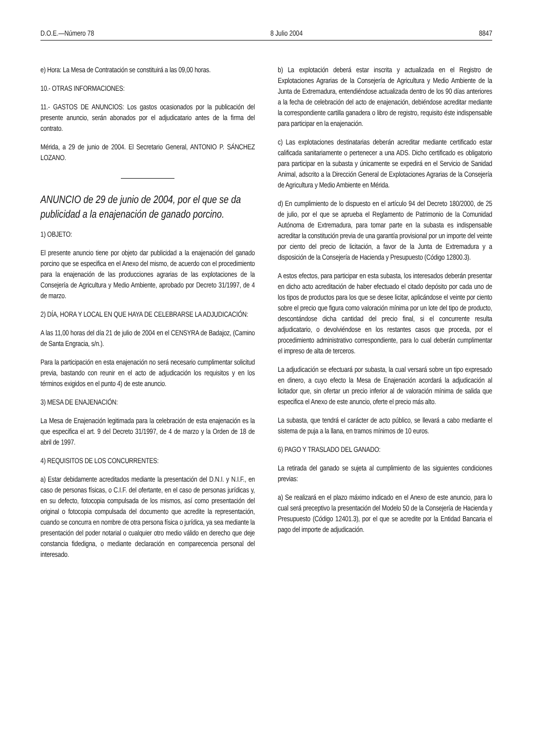D.O.E.—Número 78 8 Julio 2004 8847
e) Hora: La Mesa de Contratación se constituirá a las 09,00 horas.
10.- OTRAS INFORMACIONES:
11.- GASTOS DE ANUNCIOS: Los gastos ocasionados por la publicación del presente anuncio, serán abonados por el adjudicatario antes de la firma del contrato.
Mérida, a 29 de junio de 2004. El Secretario General, ANTONIO P. SÁNCHEZ LOZANO.
ANUNCIO de 29 de junio de 2004, por el que se da publicidad a la enajenación de ganado porcino.
1) OBJETO:
El presente anuncio tiene por objeto dar publicidad a la enajenación del ganado porcino que se especifica en el Anexo del mismo, de acuerdo con el procedimiento para la enajenación de las producciones agrarias de las explotaciones de la Consejería de Agricultura y Medio Ambiente, aprobado por Decreto 31/1997, de 4 de marzo.
2) DÍA, HORA Y LOCAL EN QUE HAYA DE CELEBRARSE LA ADJUDICACIÓN:
A las 11,00 horas del día 21 de julio de 2004 en el CENSYRA de Badajoz, (Camino de Santa Engracia, s/n.).
Para la participación en esta enajenación no será necesario cumplimentar solicitud previa, bastando con reunir en el acto de adjudicación los requisitos y en los términos exigidos en el punto 4) de este anuncio.
3) MESA DE ENAJENACIÓN:
La Mesa de Enajenación legitimada para la celebración de esta enajenación es la que especifica el art. 9 del Decreto 31/1997, de 4 de marzo y la Orden de 18 de abril de 1997.
4) REQUISITOS DE LOS CONCURRENTES:
a) Estar debidamente acreditados mediante la presentación del D.N.I. y N.I.F., en caso de personas físicas, o C.I.F. del ofertante, en el caso de personas jurídicas y, en su defecto, fotocopia compulsada de los mismos, así como presentación del original o fotocopia compulsada del documento que acredite la representación, cuando se concurra en nombre de otra persona física o jurídica, ya sea mediante la presentación del poder notarial o cualquier otro medio válido en derecho que deje constancia fidedigna, o mediante declaración en comparecencia personal del interesado.
b) La explotación deberá estar inscrita y actualizada en el Registro de Explotaciones Agrarias de la Consejería de Agricultura y Medio Ambiente de la Junta de Extremadura, entendiéndose actualizada dentro de los 90 días anteriores a la fecha de celebración del acto de enajenación, debiéndose acreditar mediante la correspondiente cartilla ganadera o libro de registro, requisito éste indispensable para participar en la enajenación.
c) Las explotaciones destinatarias deberán acreditar mediante certificado estar calificada sanitariamente o pertenecer a una ADS. Dicho certificado es obligatorio para participar en la subasta y únicamente se expedirá en el Servicio de Sanidad Animal, adscrito a la Dirección General de Explotaciones Agrarias de la Consejería de Agricultura y Medio Ambiente en Mérida.
d) En cumplimiento de lo dispuesto en el artículo 94 del Decreto 180/2000, de 25 de julio, por el que se aprueba el Reglamento de Patrimonio de la Comunidad Autónoma de Extremadura, para tomar parte en la subasta es indispensable acreditar la constitución previa de una garantía provisional por un importe del veinte por ciento del precio de licitación, a favor de la Junta de Extremadura y a disposición de la Consejería de Hacienda y Presupuesto (Código 12800.3).
A estos efectos, para participar en esta subasta, los interesados deberán presentar en dicho acto acreditación de haber efectuado el citado depósito por cada uno de los tipos de productos para los que se desee licitar, aplicándose el veinte por ciento sobre el precio que figura como valoración mínima por un lote del tipo de producto, descontándose dicha cantidad del precio final, si el concurrente resulta adjudicatario, o devolviéndose en los restantes casos que proceda, por el procedimiento administrativo correspondiente, para lo cual deberán cumplimentar el impreso de alta de terceros.
La adjudicación se efectuará por subasta, la cual versará sobre un tipo expresado en dinero, a cuyo efecto la Mesa de Enajenación acordará la adjudicación al licitador que, sin ofertar un precio inferior al de valoración mínima de salida que especifica el Anexo de este anuncio, oferte el precio más alto.
La subasta, que tendrá el carácter de acto público, se llevará a cabo mediante el sistema de puja a la llana, en tramos mínimos de 10 euros.
6) PAGO Y TRASLADO DEL GANADO:
La retirada del ganado se sujeta al cumplimiento de las siguientes condiciones previas:
a) Se realizará en el plazo máximo indicado en el Anexo de este anuncio, para lo cual será preceptivo la presentación del Modelo 50 de la Consejería de Hacienda y Presupuesto (Código 12401.3), por el que se acredite por la Entidad Bancaria el pago del importe de adjudicación.